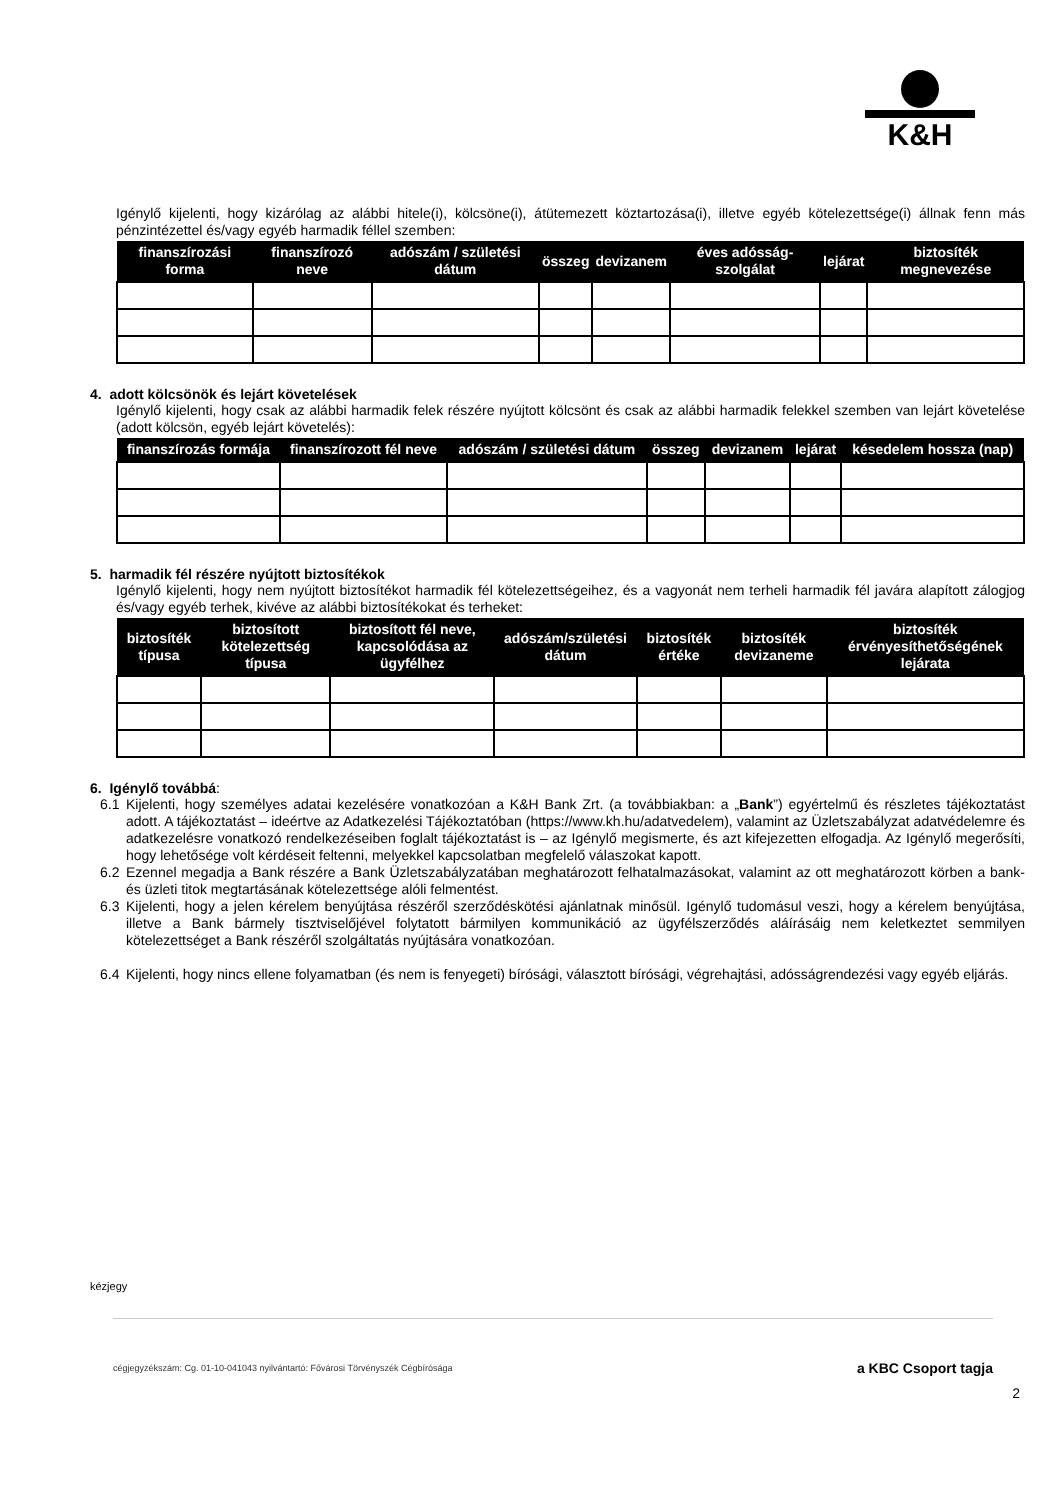K&H
Igénylő kijelenti, hogy kizárólag az alábbi hitele(i), kölcsöne(i), átütemezett köztartozása(i), illetve egyéb kötelezettsége(i) állnak fenn más pénzintézettel és/vagy egyéb harmadik féllel szemben:
| finanszírozási forma | finanszírozó neve | adószám / születési dátum | összeg | devizanem | éves adósság-szolgálat | lejárat | biztosíték megnevezése |
| --- | --- | --- | --- | --- | --- | --- | --- |
4. adott kölcsönök és lejárt követelések
Igénylő kijelenti, hogy csak az alábbi harmadik felek részére nyújtott kölcsönt és csak az alábbi harmadik felekkel szemben van lejárt követelése (adott kölcsön, egyéb lejárt követelés):
| finanszírozás formája | finanszírozott fél neve | adószám / születési dátum | összeg | devizanem | lejárat | késedelem hossza (nap) |
| --- | --- | --- | --- | --- | --- | --- |
5. harmadik fél részére nyújtott biztosítékok
Igénylő kijelenti, hogy nem nyújtott biztosítékot harmadik fél kötelezettségeihez, és a vagyonát nem terheli harmadik fél javára alapított zálogjog és/vagy egyéb terhek, kivéve az alábbi biztosítékokat és terheket:
| biztosíték típusa | biztosított kötelezettség típusa | biztosított fél neve, kapcsolódása az ügyfélhez | adószám/születési dátum | biztosíték értéke | biztosíték devizaneme | biztosíték érvényesíthetőségének lejárata |
| --- | --- | --- | --- | --- | --- | --- |
6. Igénylő továbbá:
6.1 Kijelenti, hogy személyes adatai kezelésére vonatkozóan a K&H Bank Zrt. (a továbbiakban: a „Bank”) egyértelmű és részletes tájékoztatást adott. A tájékoztatást – ideértve az Adatkezelési Tájékoztatóban (https://www.kh.hu/adatvedelem), valamint az Üzletszabályzat adatvédelemre és adatkezelésre vonatkozó rendelkezéseiben foglalt tájékoztatást is – az Igénylő megismerte, és azt kifejezetten elfogadja. Az Igénylő megerősíti, hogy lehetősége volt kérdéseit feltenni, melyekkel kapcsolatban megfelelő válaszokat kapott.
6.2 Ezennel megadja a Bank részére a Bank Üzletszabályzatában meghatározott felhatalmazásokat, valamint az ott meghatározott körben a bank- és üzleti titok megtartásának kötelezettsége alóli felmentést.
6.3 Kijelenti, hogy a jelen kérelem benyújtása részéről szerződéskötési ajánlatnak minősül. Igénylő tudomásul veszi, hogy a kérelem benyújtása, illetve a Bank bármely tisztviselőjével folytatott bármilyen kommunikáció az ügyfélszerződés aláírásáig nem keletkeztet semmilyen kötelezettséget a Bank részéről szolgáltatás nyújtására vonatkozóan.
6.4 Kijelenti, hogy nincs ellene folyamatban (és nem is fenyegeti) bírósági, választott bírósági, végrehajtási, adósságrendezési vagy egyéb eljárás.
kézjegy
cégjegyzékszám: Cg. 01-10-041043 nyilvántartó: Fővárosi Törvényszék Cégbírósága a KBC Csoport tagja
2